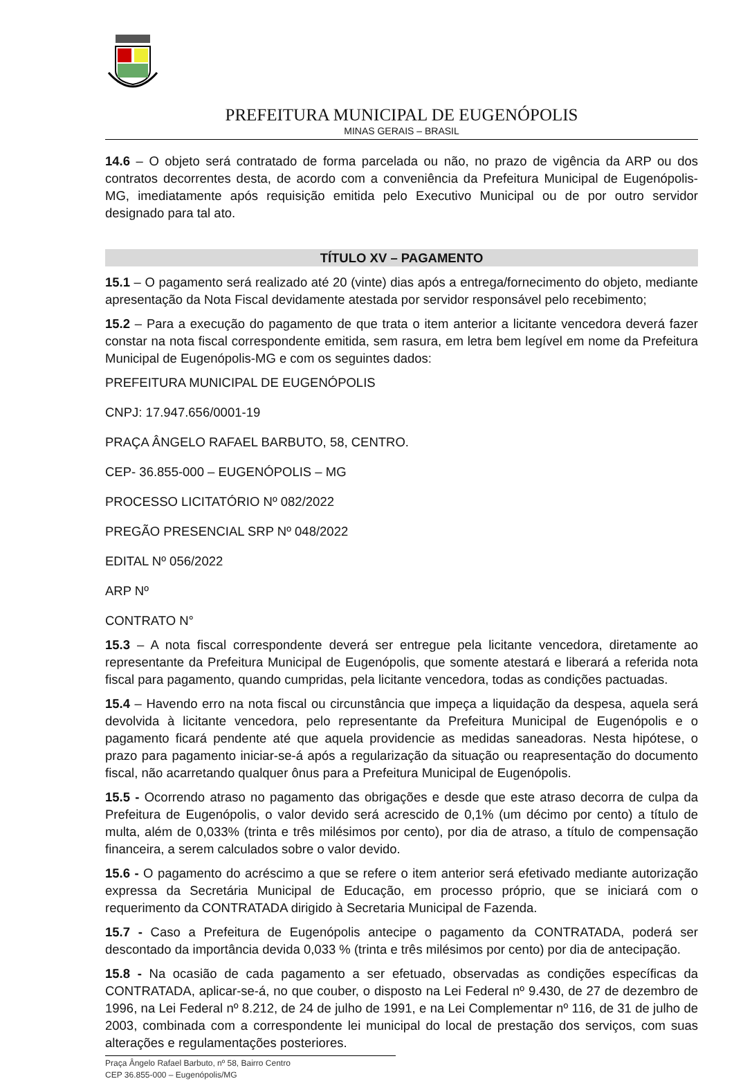PREFEITURA MUNICIPAL DE EUGENÓPOLIS
MINAS GERAIS – BRASIL
14.6 – O objeto será contratado de forma parcelada ou não, no prazo de vigência da ARP ou dos contratos decorrentes desta, de acordo com a conveniência da Prefeitura Municipal de Eugenópolis-MG, imediatamente após requisição emitida pelo Executivo Municipal ou de por outro servidor designado para tal ato.
TÍTULO XV – PAGAMENTO
15.1 – O pagamento será realizado até 20 (vinte) dias após a entrega/fornecimento do objeto, mediante apresentação da Nota Fiscal devidamente atestada por servidor responsável pelo recebimento;
15.2 – Para a execução do pagamento de que trata o item anterior a licitante vencedora deverá fazer constar na nota fiscal correspondente emitida, sem rasura, em letra bem legível em nome da Prefeitura Municipal de Eugenópolis-MG e com os seguintes dados:
PREFEITURA MUNICIPAL DE EUGENÓPOLIS
CNPJ: 17.947.656/0001-19
PRAÇA ÂNGELO RAFAEL BARBUTO, 58, CENTRO.
CEP- 36.855-000 – EUGENÓPOLIS – MG
PROCESSO LICITATÓRIO Nº 082/2022
PREGÃO PRESENCIAL SRP Nº 048/2022
EDITAL Nº 056/2022
ARP Nº
CONTRATO N°
15.3 – A nota fiscal correspondente deverá ser entregue pela licitante vencedora, diretamente ao representante da Prefeitura Municipal de Eugenópolis, que somente atestará e liberará a referida nota fiscal para pagamento, quando cumpridas, pela licitante vencedora, todas as condições pactuadas.
15.4 – Havendo erro na nota fiscal ou circunstância que impeça a liquidação da despesa, aquela será devolvida à licitante vencedora, pelo representante da Prefeitura Municipal de Eugenópolis e o pagamento ficará pendente até que aquela providencie as medidas saneadoras. Nesta hipótese, o prazo para pagamento iniciar-se-á após a regularização da situação ou reapresentação do documento fiscal, não acarretando qualquer ônus para a Prefeitura Municipal de Eugenópolis.
15.5 - Ocorrendo atraso no pagamento das obrigações e desde que este atraso decorra de culpa da Prefeitura de Eugenópolis, o valor devido será acrescido de 0,1% (um décimo por cento) a título de multa, além de 0,033% (trinta e três milésimos por cento), por dia de atraso, a título de compensação financeira, a serem calculados sobre o valor devido.
15.6 - O pagamento do acréscimo a que se refere o item anterior será efetivado mediante autorização expressa da Secretária Municipal de Educação, em processo próprio, que se iniciará com o requerimento da CONTRATADA dirigido à Secretaria Municipal de Fazenda.
15.7 - Caso a Prefeitura de Eugenópolis antecipe o pagamento da CONTRATADA, poderá ser descontado da importância devida 0,033 % (trinta e três milésimos por cento) por dia de antecipação.
15.8 - Na ocasião de cada pagamento a ser efetuado, observadas as condições específicas da CONTRATADA, aplicar-se-á, no que couber, o disposto na Lei Federal nº 9.430, de 27 de dezembro de 1996, na Lei Federal nº 8.212, de 24 de julho de 1991, e na Lei Complementar nº 116, de 31 de julho de 2003, combinada com a correspondente lei municipal do local de prestação dos serviços, com suas alterações e regulamentações posteriores.
Praça Ângelo Rafael Barbuto, nº 58, Bairro Centro
CEP 36.855-000 – Eugenópolis/MG